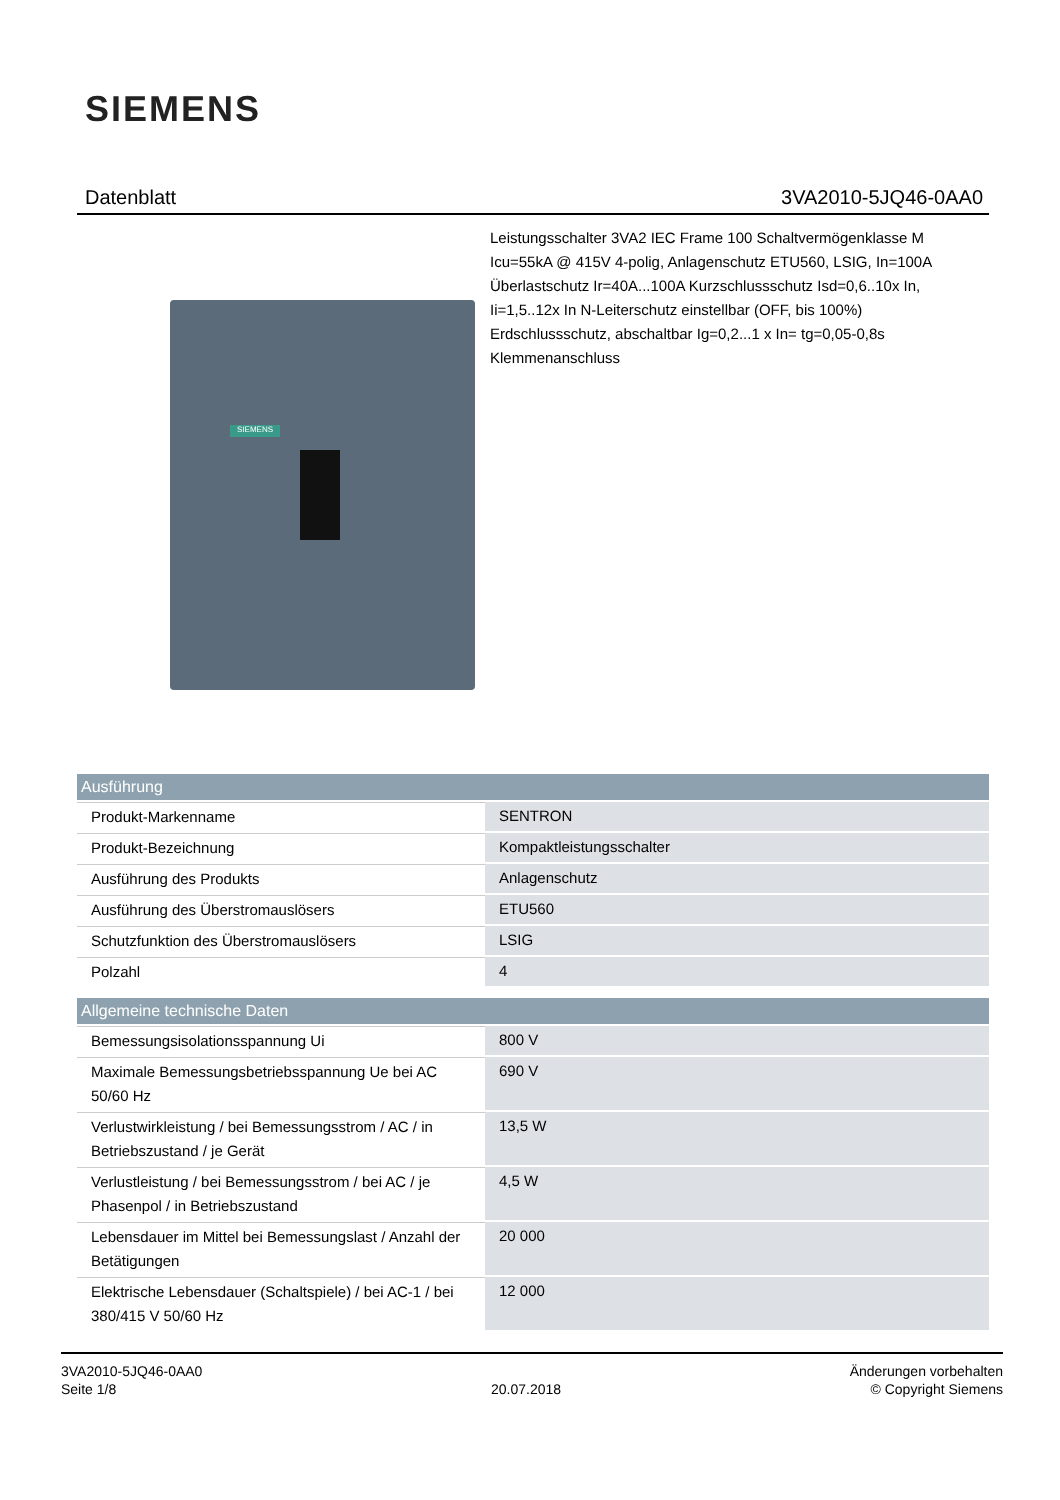SIEMENS
Datenblatt 3VA2010-5JQ46-0AA0
SIEMENS
Leistungsschalter 3VA2 IEC Frame 100 Schaltvermögenklasse M Icu=55kA @ 415V 4-polig, Anlagenschutz ETU560, LSIG, In=100A Überlastschutz Ir=40A...100A Kurzschlussschutz Isd=0,6..10x In, Ii=1,5..12x In N-Leiterschutz einstellbar (OFF, bis 100%) Erdschlussschutz, abschaltbar Ig=0,2...1 x In= tg=0,05-0,8s Klemmenanschluss
| Ausführung | |
| --- | --- |
| Produkt-Markenname | SENTRON |
| Produkt-Bezeichnung | Kompaktleistungsschalter |
| Ausführung des Produkts | Anlagenschutz |
| Ausführung des Überstromauslösers | ETU560 |
| Schutzfunktion des Überstromauslösers | LSIG |
| Polzahl | 4 |
| Allgemeine technische Daten | |
| Bemessungsisolationsspannung Ui | 800 V |
| Maximale Bemessungsbetriebsspannung Ue bei AC 50/60 Hz | 690 V |
| Verlustwirkleistung / bei Bemessungsstrom / AC / in Betriebszustand / je Gerät | 13,5 W |
| Verlustleistung / bei Bemessungsstrom / bei AC / je Phasenpol / in Betriebszustand | 4,5 W |
| Lebensdauer im Mittel bei Bemessungslast / Anzahl der Betätigungen | 20 000 |
| Elektrische Lebensdauer (Schaltspiele) / bei AC-1 / bei 380/415 V 50/60 Hz | 12 000 |
3VA2010-5JQ46-0AA0
Seite 1/8
20.07.2018
Änderungen vorbehalten
© Copyright Siemens